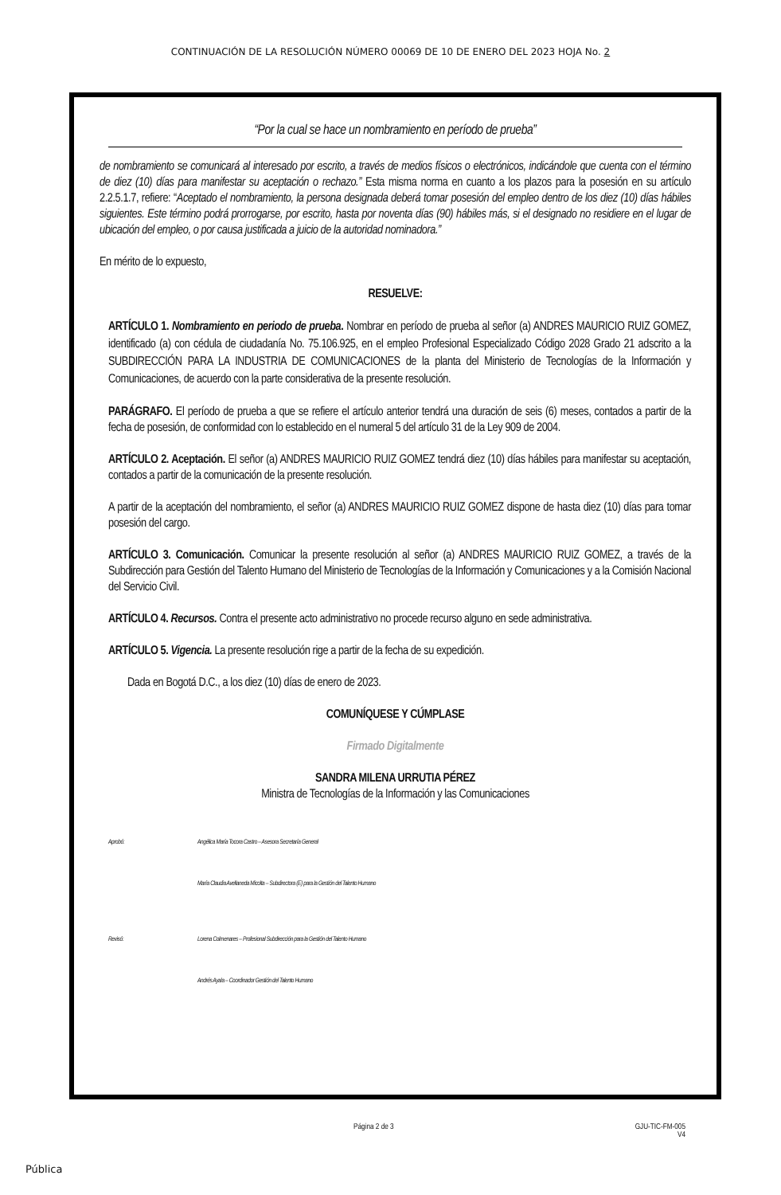CONTINUACIÓN DE LA RESOLUCIÓN NÚMERO 00069 DE 10 DE ENERO DEL 2023 HOJA No. 2
“Por la cual se hace un nombramiento en período de prueba”
de nombramiento se comunicará al interesado por escrito, a través de medios físicos o electrónicos, indicándole que cuenta con el término de diez (10) días para manifestar su aceptación o rechazo.” Esta misma norma en cuanto a los plazos para la posesión en su artículo 2.2.5.1.7, refiere: “Aceptado el nombramiento, la persona designada deberá tomar posesión del empleo dentro de los diez (10) días hábiles siguientes. Este término podrá prorrogarse, por escrito, hasta por noventa días (90) hábiles más, si el designado no residiere en el lugar de ubicación del empleo, o por causa justificada a juicio de la autoridad nominadora.”
En mérito de lo expuesto,
RESUELVE:
ARTÍCULO 1. Nombramiento en periodo de prueba. Nombrar en período de prueba al señor (a) ANDRES MAURICIO RUIZ GOMEZ, identificado (a) con cédula de ciudadanía No. 75.106.925, en el empleo Profesional Especializado Código 2028 Grado 21 adscrito a la SUBDIRECCIÓN PARA LA INDUSTRIA DE COMUNICACIONES de la planta del Ministerio de Tecnologías de la Información y Comunicaciones, de acuerdo con la parte considerativa de la presente resolución.
PARÁGRAFO. El período de prueba a que se refiere el artículo anterior tendrá una duración de seis (6) meses, contados a partir de la fecha de posesión, de conformidad con lo establecido en el numeral 5 del artículo 31 de la Ley 909 de 2004.
ARTÍCULO 2. Aceptación. El señor (a) ANDRES MAURICIO RUIZ GOMEZ tendrá diez (10) días hábiles para manifestar su aceptación, contados a partir de la comunicación de la presente resolución.
A partir de la aceptación del nombramiento, el señor (a) ANDRES MAURICIO RUIZ GOMEZ dispone de hasta diez (10) días para tomar posesión del cargo.
ARTÍCULO 3. Comunicación. Comunicar la presente resolución al señor (a) ANDRES MAURICIO RUIZ GOMEZ, a través de la Subdirección para Gestión del Talento Humano del Ministerio de Tecnologías de la Información y Comunicaciones y a la Comisión Nacional del Servicio Civil.
ARTÍCULO 4. Recursos. Contra el presente acto administrativo no procede recurso alguno en sede administrativa.
ARTÍCULO 5. Vigencia. La presente resolución rige a partir de la fecha de su expedición.
Dada en Bogotá D.C., a los diez (10) días de enero de 2023.
COMUNÍQUESE Y CÚMPLASE
Firmado Digitalmente
SANDRA MILENA URRUTIA PÉREZ
Ministra de Tecnologías de la Información y las Comunicaciones
Aprobó: Angélica María Tocora Castro – Asesora Secretaría General
María Claudia Avellaneda Micolta – Subdirectora (E) para la Gestión del Talento Humano
Revisó: Lorena Colmenares – Profesional Subdirección para la Gestión del Talento Humano
Andrés Ayala – Coordinador Gestión del Talento Humano
Página 2 de 3 GJU-TIC-FM-005
V4
Pública